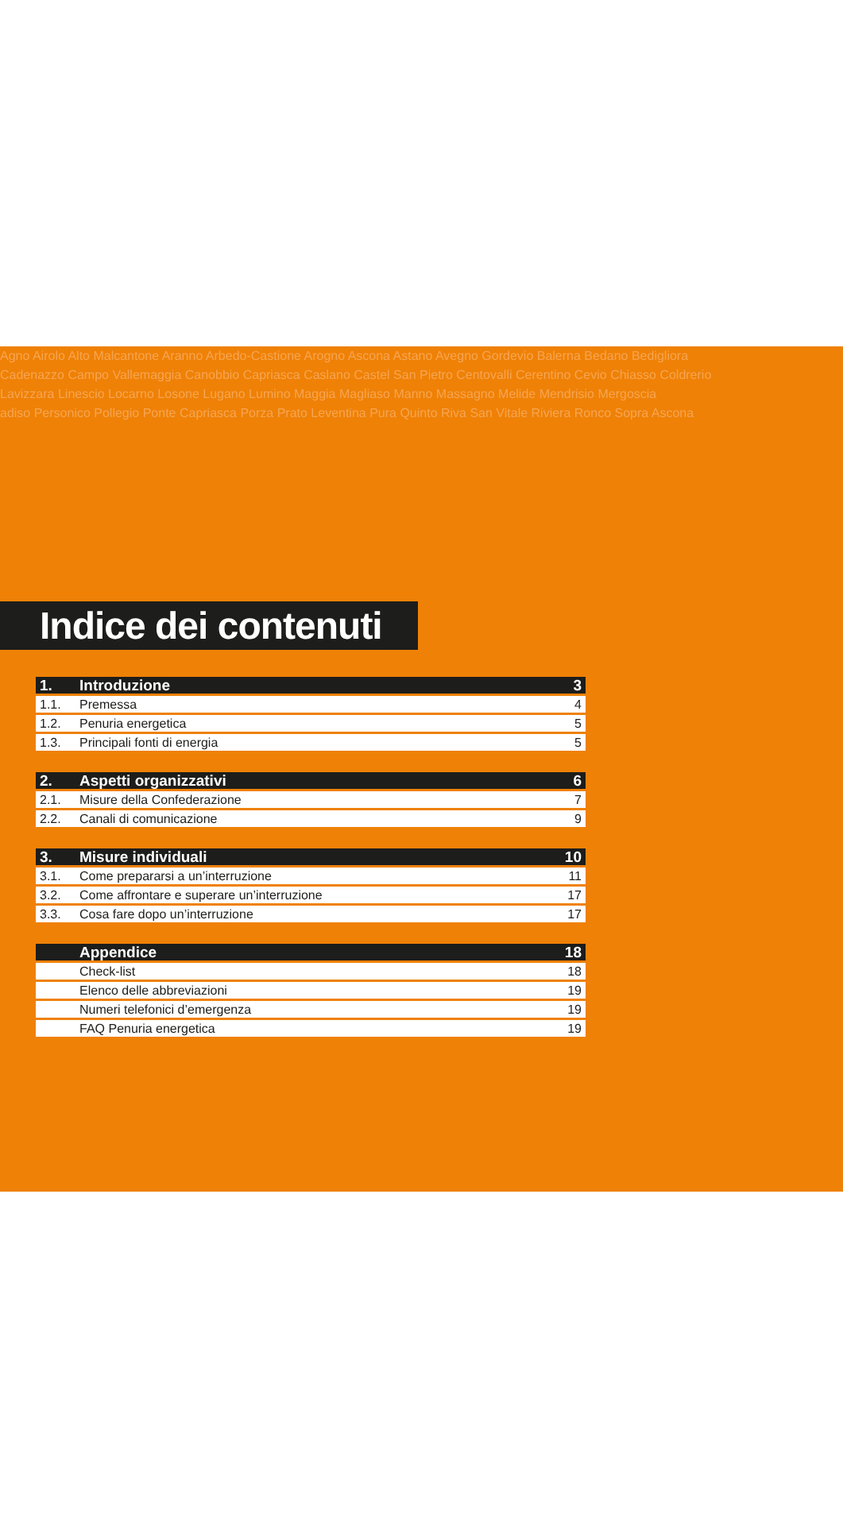Agno Airolo Alto Malcantone Aranno Arbedo-Castione Arogno Ascona Astano Avegno Gordevio Balerna Bedano Bedigliora
Cadenazzo Campo Vallemaggia Canobbio Capriasca Caslano Castel San Pietro Centovalli Cerentino Cevio Chiasso Coldrerio
Lavizzara Linescio Locarno Losone Lugano Lumino Maggia Magliaso Manno Massagno Melide Mendrisio Mergoscia
adiso Personico Pollegio Ponte Capriasca Porza Prato Leventina Pura Quinto Riva San Vitale Riviera Ronco Sopra Ascona
Indice dei contenuti
1. Introduzione 3
1.1. Premessa 4
1.2. Penuria energetica 5
1.3. Principali fonti di energia 5
2. Aspetti organizzativi 6
2.1. Misure della Confederazione 7
2.2. Canali di comunicazione 9
3. Misure individuali 10
3.1. Come prepararsi a un’interruzione 11
3.2. Come affrontare e superare un’interruzione 17
3.3. Cosa fare dopo un’interruzione 17
Appendice 18
Check-list 18
Elenco delle abbreviazioni 19
Numeri telefonici d’emergenza 19
FAQ Penuria energetica 19